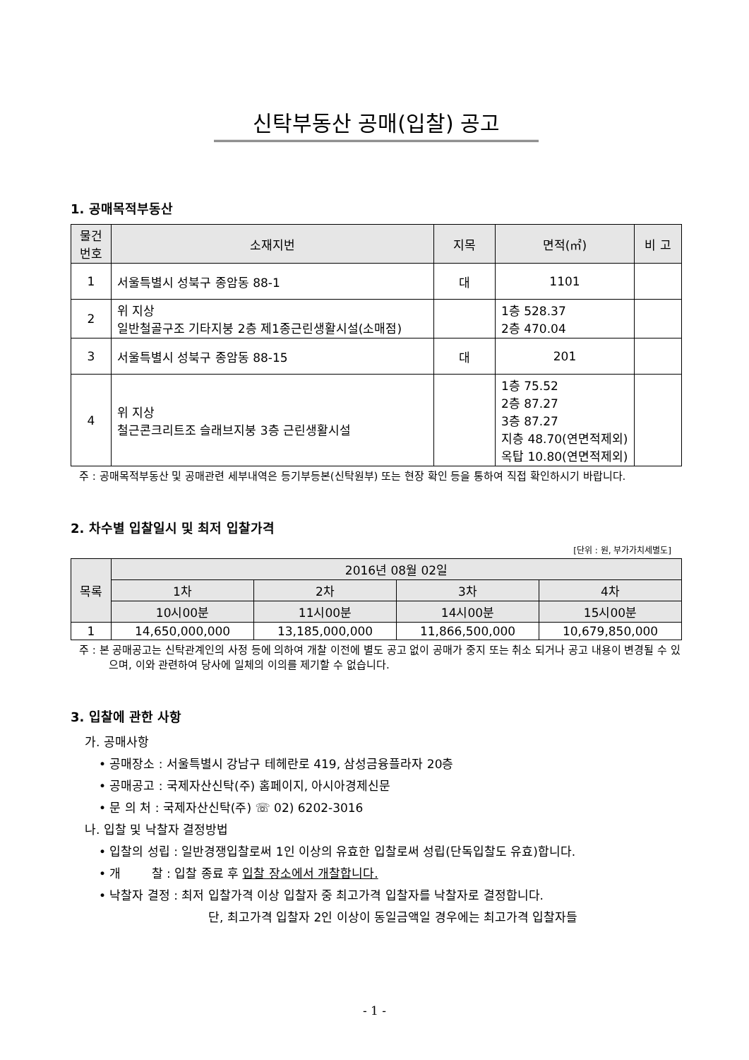신탁부동산 공매(입찰) 공고
1. 공매목적부동산
| 물건 번호 | 소재지번 | 지목 | 면적(㎡) | 비 고 |
| --- | --- | --- | --- | --- |
| 1 | 서울특별시 성북구 종암동 88-1 | 대 | 1101 | |
| 2 | 위 지상 일반철골구조 기타지붕 2층 제1종근린생활시설(소매점) | | 1층 528.37 2층 470.04 | |
| 3 | 서울특별시 성북구 종암동 88-15 | 대 | 201 | |
| 4 | 위 지상 철근콘크리트조 슬래브지붕 3층 근린생활시설 | | 1층 75.52 2층 87.27 3층 87.27 지층 48.70(연면적제외) 옥탑 10.80(연면적제외) | |
주 : 공매목적부동산 및 공매관련 세부내역은 등기부등본(신탁원부) 또는 현장 확인 등을 통하여 직접 확인하시기 바랍니다.
2. 차수별 입찰일시 및 최저 입찰가격
[단위 : 원, 부가가치세별도]
| 목록 | 2016년 08월 02일 | | | |
| --- | --- | --- | --- | --- |
| | 1차 | 2차 | 3차 | 4차 |
| | 10시00분 | 11시00분 | 14시00분 | 15시00분 |
| 1 | 14,650,000,000 | 13,185,000,000 | 11,866,500,000 | 10,679,850,000 |
주 : 본 공매공고는 신탁관계인의 사정 등에 의하여 개찰 이전에 별도 공고 없이 공매가 중지 또는 취소 되거나 공고 내용이 변경될 수 있으며, 이와 관련하여 당사에 일체의 이의를 제기할 수 없습니다.
3. 입찰에 관한 사항
가. 공매사항
• 공매장소 : 서울특별시 강남구 테헤란로 419, 삼성금융플라자 20층
• 공매공고 : 국제자산신탁(주) 홈페이지, 아시아경제신문
• 문 의 처 : 국제자산신탁(주) ☏ 02) 6202-3016
나. 입찰 및 낙찰자 결정방법
• 입찰의 성립 : 일반경쟁입찰로써 1인 이상의 유효한 입찰로써 성립(단독입찰도 유효)합니다.
• 개 찰 : 입찰 종료 후 입찰 장소에서 개찰합니다.
• 낙찰자 결정 : 최저 입찰가격 이상 입찰자 중 최고가격 입찰자를 낙찰자로 결정합니다.
단, 최고가격 입찰자 2인 이상이 동일금액일 경우에는 최고가격 입찰자들
- 1 -